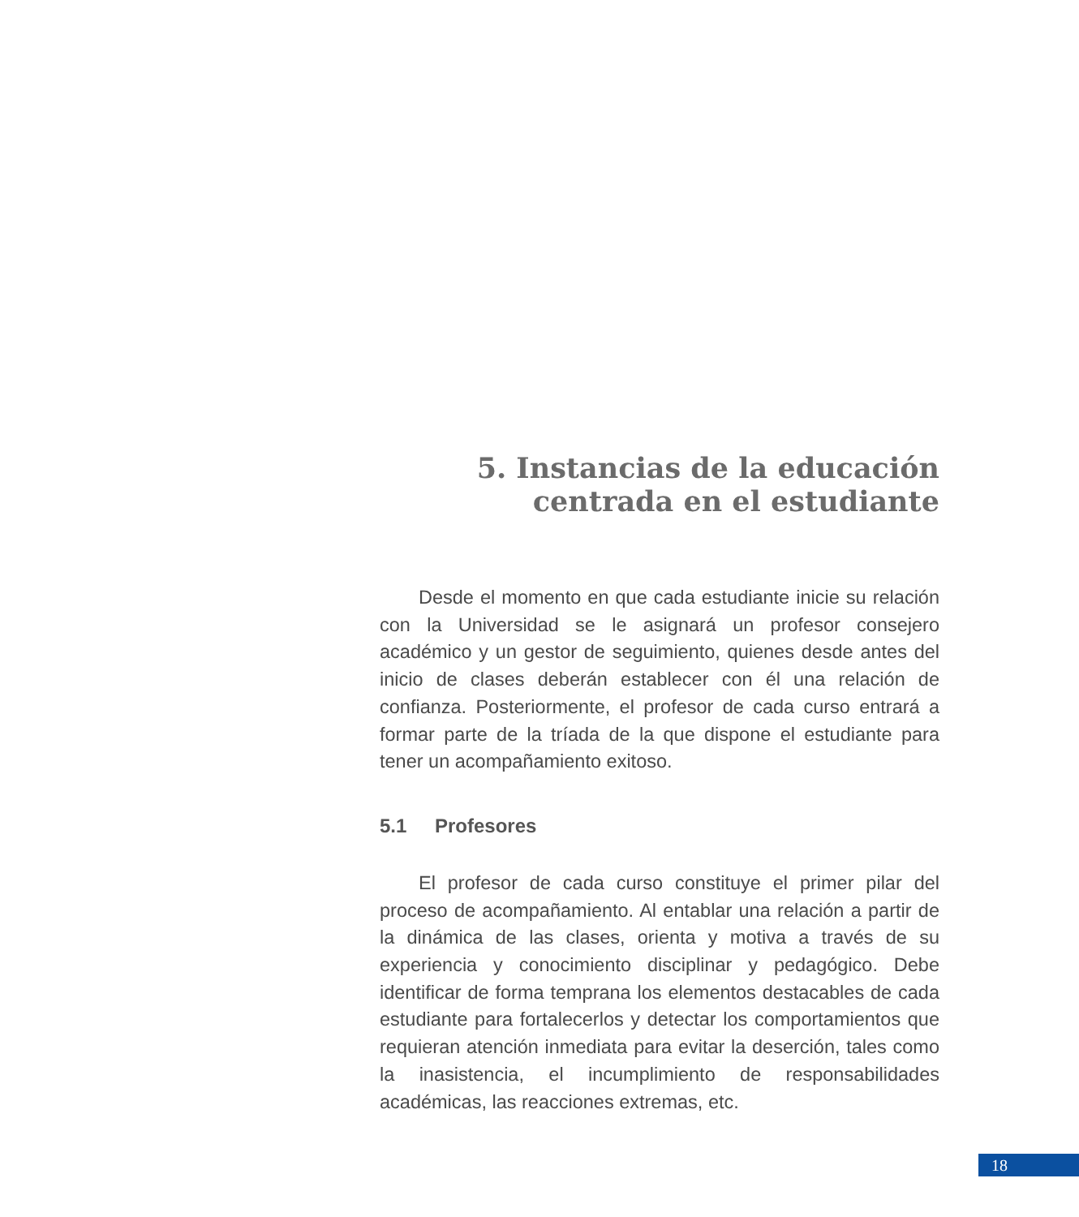5. Instancias de la educación
centrada en el estudiante
Desde el momento en que cada estudiante inicie su relación con la Universidad se le asignará un profesor consejero académico y un gestor de seguimiento, quienes desde antes del inicio de clases deberán establecer con él una relación de confianza. Posteriormente, el profesor de cada curso entrará a formar parte de la tríada de la que dispone el estudiante para tener un acompañamiento exitoso.
5.1 Profesores
El profesor de cada curso constituye el primer pilar del proceso de acompañamiento. Al entablar una relación a partir de la dinámica de las clases, orienta y motiva a través de su experiencia y conocimiento disciplinar y pedagógico. Debe identificar de forma temprana los elementos destacables de cada estudiante para fortalecerlos y detectar los comportamientos que requieran atención inmediata para evitar la deserción, tales como la inasistencia, el incumplimiento de responsabilidades académicas, las reacciones extremas, etc.
18